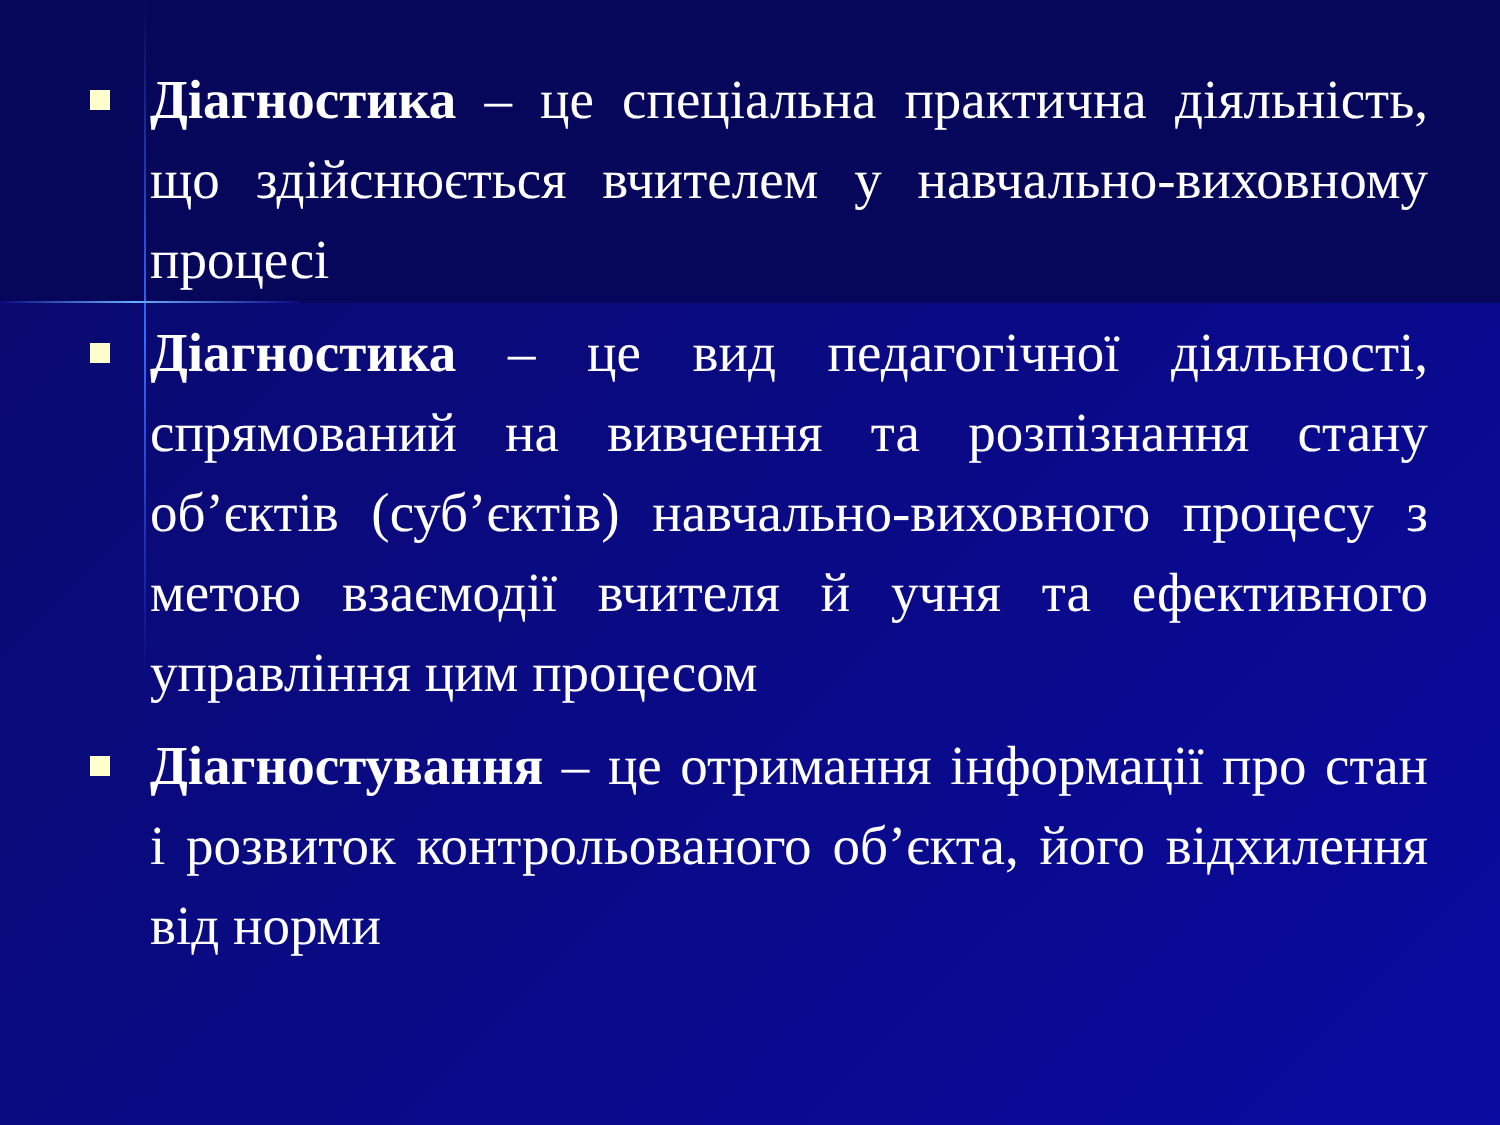Діагностика – це спеціальна практична діяльність, що здійснюється вчителем у навчально-виховному процесі
Діагностика – це вид педагогічної діяльності, спрямований на вивчення та розпізнання стану об’єктів (суб’єктів) навчально-виховного процесу з метою взаємодії вчителя й учня та ефективного управління цим процесом
Діагностування – це отримання інформації про стан і розвиток контрольованого об’єкта, його відхилення від норми